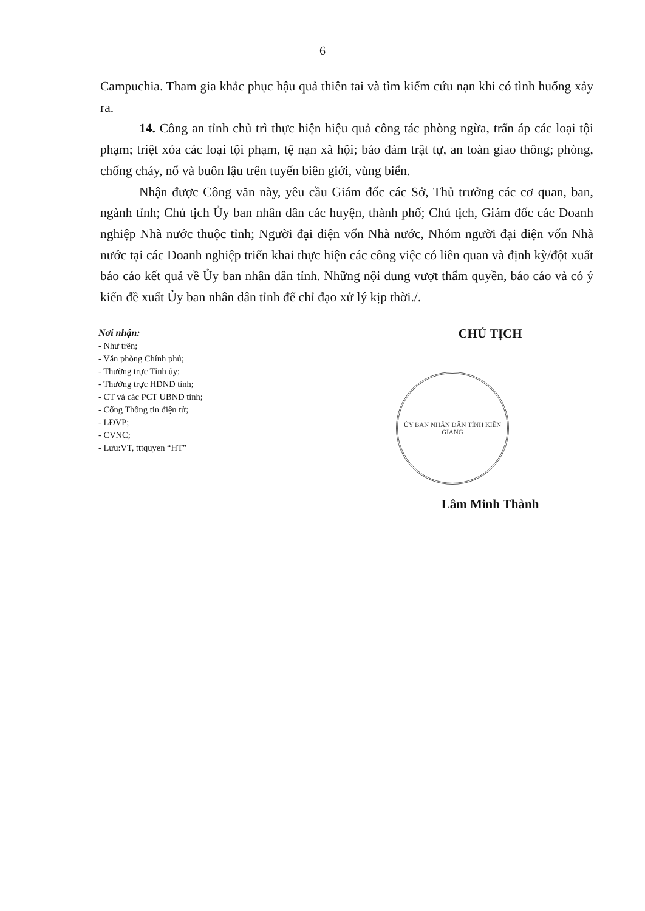6
Campuchia. Tham gia khắc phục hậu quả thiên tai và tìm kiếm cứu nạn khi có tình huống xảy ra.
14. Công an tỉnh chủ trì thực hiện hiệu quả công tác phòng ngừa, trấn áp các loại tội phạm; triệt xóa các loại tội phạm, tệ nạn xã hội; bảo đảm trật tự, an toàn giao thông; phòng, chống cháy, nổ và buôn lậu trên tuyến biên giới, vùng biển.
Nhận được Công văn này, yêu cầu Giám đốc các Sở, Thủ trưởng các cơ quan, ban, ngành tỉnh; Chủ tịch Ủy ban nhân dân các huyện, thành phố; Chủ tịch, Giám đốc các Doanh nghiệp Nhà nước thuộc tỉnh; Người đại diện vốn Nhà nước, Nhóm người đại diện vốn Nhà nước tại các Doanh nghiệp triển khai thực hiện các công việc có liên quan và định kỳ/đột xuất báo cáo kết quả về Ủy ban nhân dân tỉnh. Những nội dung vượt thẩm quyền, báo cáo và có ý kiến đề xuất Ủy ban nhân dân tỉnh để chỉ đạo xử lý kịp thời./.
Nơi nhận:
- Như trên;
- Văn phòng Chính phủ;
- Thường trực Tỉnh ủy;
- Thường trực HĐND tỉnh;
- CT và các PCT UBND tỉnh;
- Cổng Thông tin điện tử;
- LĐVP;
- CVNC;
- Lưu:VT, tttquyen “HT”
CHỦ TỊCH
ỦY BAN NHÂN DÂN TỈNH KIÊN GIANG
Lâm Minh Thành